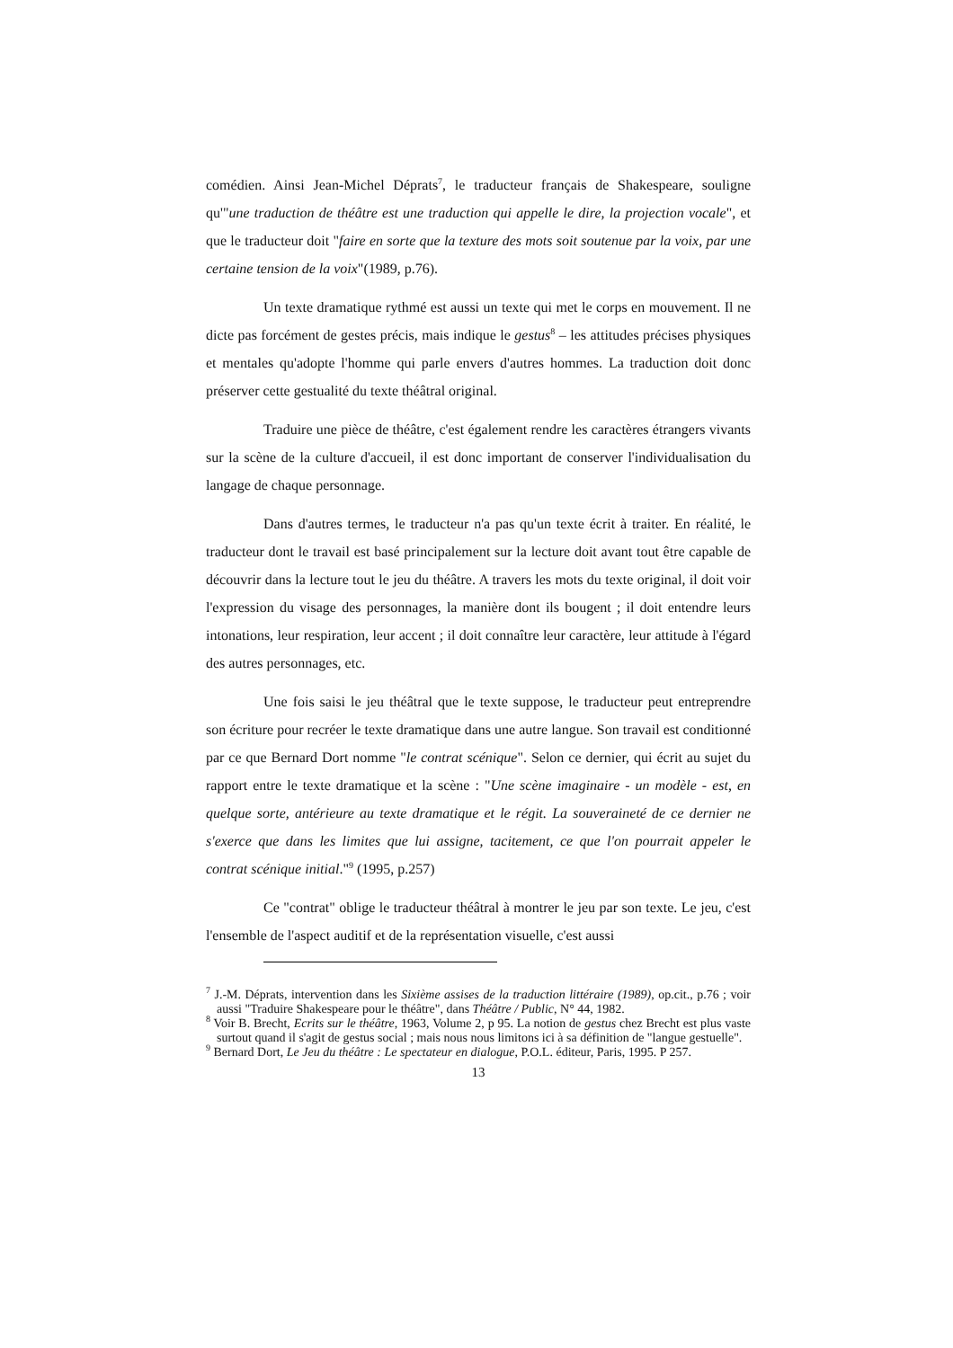comédien. Ainsi Jean-Michel Déprats<sup>7</sup>, le traducteur français de Shakespeare, souligne qu'"une traduction de théâtre est une traduction qui appelle le dire, la projection vocale", et que le traducteur doit "faire en sorte que la texture des mots soit soutenue par la voix, par une certaine tension de la voix"(1989, p.76).
Un texte dramatique rythmé est aussi un texte qui met le corps en mouvement. Il ne dicte pas forcément de gestes précis, mais indique le gestus<sup>8</sup> – les attitudes précises physiques et mentales qu'adopte l'homme qui parle envers d'autres hommes. La traduction doit donc préserver cette gestualité du texte théâtral original.
Traduire une pièce de théâtre, c'est également rendre les caractères étrangers vivants sur la scène de la culture d'accueil, il est donc important de conserver l'individualisation du langage de chaque personnage.
Dans d'autres termes, le traducteur n'a pas qu'un texte écrit à traiter. En réalité, le traducteur dont le travail est basé principalement sur la lecture doit avant tout être capable de découvrir dans la lecture tout le jeu du théâtre. A travers les mots du texte original, il doit voir l'expression du visage des personnages, la manière dont ils bougent ; il doit entendre leurs intonations, leur respiration, leur accent ; il doit connaître leur caractère, leur attitude à l'égard des autres personnages, etc.
Une fois saisi le jeu théâtral que le texte suppose, le traducteur peut entreprendre son écriture pour recréer le texte dramatique dans une autre langue. Son travail est conditionné par ce que Bernard Dort nomme "le contrat scénique". Selon ce dernier, qui écrit au sujet du rapport entre le texte dramatique et la scène : "Une scène imaginaire - un modèle - est, en quelque sorte, antérieure au texte dramatique et le régit. La souveraineté de ce dernier ne s'exerce que dans les limites que lui assigne, tacitement, ce que l'on pourrait appeler le contrat scénique initial."<sup>9</sup> (1995, p.257)
Ce "contrat" oblige le traducteur théâtral à montrer le jeu par son texte. Le jeu, c'est l'ensemble de l'aspect auditif et de la représentation visuelle, c'est aussi
<sup>7</sup> J.-M. Déprats, intervention dans les Sixième assises de la traduction littéraire (1989), op.cit., p.76 ; voir aussi "Traduire Shakespeare pour le théâtre", dans Théâtre / Public, N° 44, 1982.
<sup>8</sup> Voir B. Brecht, Ecrits sur le théâtre, 1963, Volume 2, p 95. La notion de gestus chez Brecht est plus vaste surtout quand il s'agit de gestus social ; mais nous nous limitons ici à sa définition de "langue gestuelle".
<sup>9</sup> Bernard Dort, Le Jeu du théâtre : Le spectateur en dialogue, P.O.L. éditeur, Paris, 1995. P 257.
13